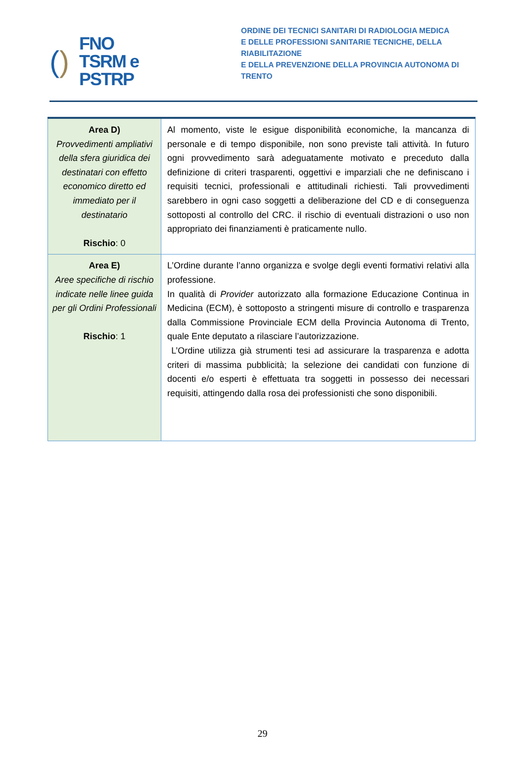()
FNO
TSRM e
PSTRP
ORDINE DEI TECNICI SANITARI DI RADIOLOGIA MEDICA
E DELLE PROFESSIONI SANITARIE TECNICHE, DELLA RIABILITAZIONE
E DELLA PREVENZIONE DELLA PROVINCIA AUTONOMA DI TRENTO
| Area D) Provvedimenti ampliativi della sfera giuridica dei destinatari con effetto economico diretto ed immediato per il destinatario Rischio : 0 | Al momento, viste le esigue disponibilità economiche, la mancanza di personale e di tempo disponibile, non sono previste tali attività. In futuro ogni provvedimento sarà adeguatamente motivato e preceduto dalla definizione di criteri trasparenti, oggettivi e imparziali che ne definiscano i requisiti tecnici, professionali e attitudinali richiesti. Tali provvedimenti sarebbero in ogni caso soggetti a deliberazione del CD e di conseguenza sottoposti al controllo del CRC. il rischio di eventuali distrazioni o uso non appropriato dei finanziamenti è praticamente nullo. |
| Area E) Aree specifiche di rischio indicate nelle linee guida per gli Ordini Professionali Rischio : 1 | L’Ordine durante l’anno organizza e svolge degli eventi formativi relativi alla professione. In qualità di Provider autorizzato alla formazione Educazione Continua in Medicina (ECM), è sottoposto a stringenti misure di controllo e trasparenza dalla Commissione Provinciale ECM della Provincia Autonoma di Trento, quale Ente deputato a rilasciare l’autorizzazione. L’Ordine utilizza già strumenti tesi ad assicurare la trasparenza e adotta criteri di massima pubblicità; la selezione dei candidati con funzione di docenti e/o esperti è effettuata tra soggetti in possesso dei necessari requisiti, attingendo dalla rosa dei professionisti che sono disponibili. |
29